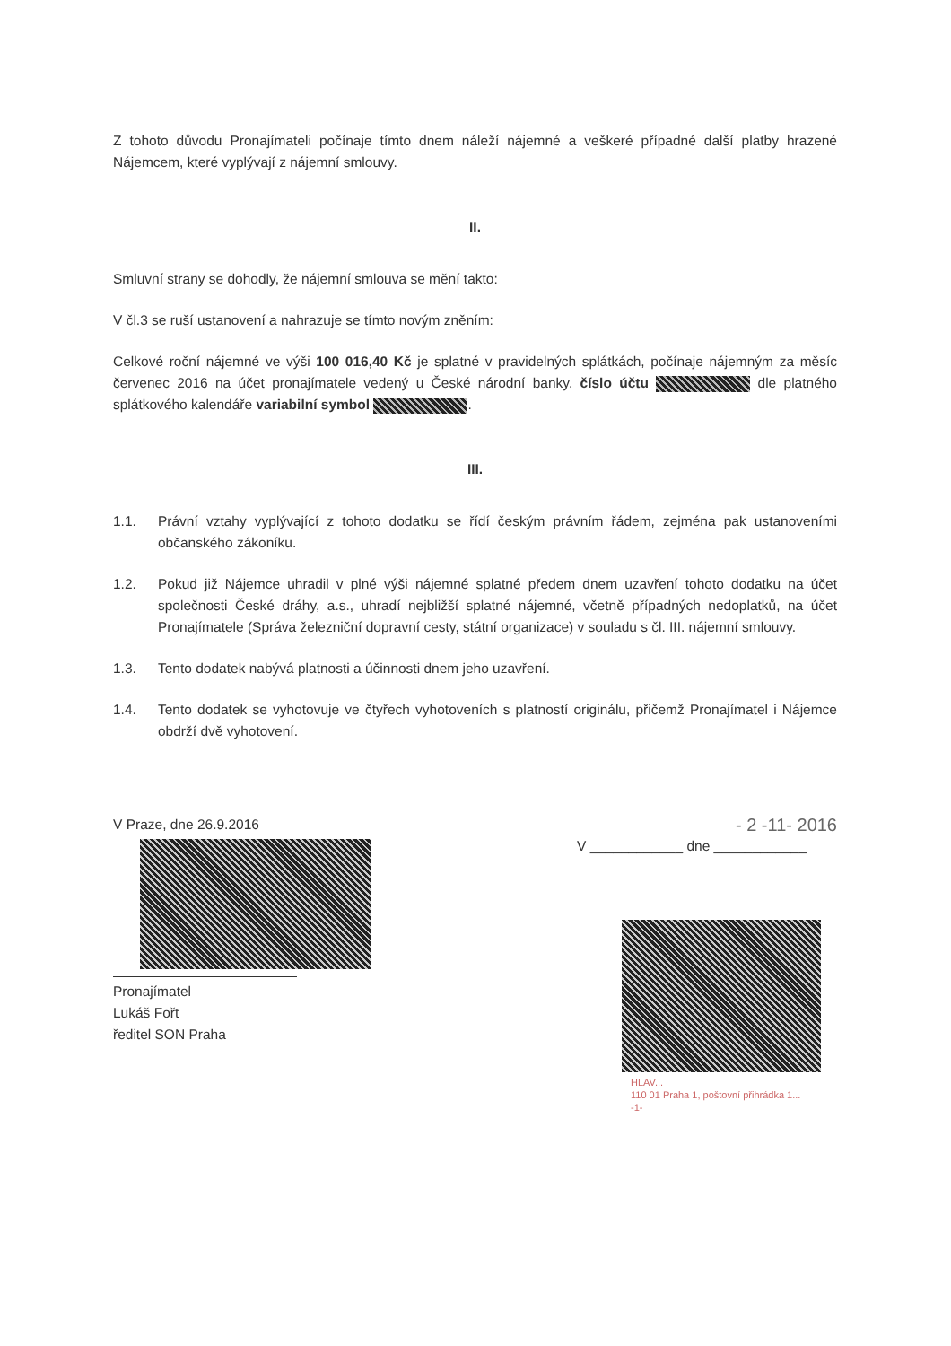Z tohoto důvodu Pronajímateli počínaje tímto dnem náleží nájemné a veškeré případné další platby hrazené Nájemcem, které vyplývají z nájemní smlouvy.
II.
Smluvní strany se dohodly, že nájemní smlouva se mění takto:
V čl.3 se ruší ustanovení a nahrazuje se tímto novým zněním:
Celkové roční nájemné ve výši 100 016,40 Kč je splatné v pravidelných splátkách, počínaje nájemným za měsíc červenec 2016 na účet pronajímatele vedený u České národní banky, číslo účtu dle platného splátkového kalendáře variabilní symbol .
III.
1.1. Právní vztahy vyplývající z tohoto dodatku se řídí českým právním řádem, zejména pak ustanoveními občanského zákoníku.
1.2. Pokud již Nájemce uhradil v plné výši nájemné splatné předem dnem uzavření tohoto dodatku na účet společnosti České dráhy, a.s., uhradí nejbližší splatné nájemné, včetně případných nedoplatků, na účet Pronajímatele (Správa železniční dopravní cesty, státní organizace) v souladu s čl. III. nájemní smlouvy.
1.3. Tento dodatek nabývá platnosti a účinnosti dnem jeho uzavření.
1.4. Tento dodatek se vyhotovuje ve čtyřech vyhotoveních s platností originálu, přičemž Pronajímatel i Nájemce obdrží dvě vyhotovení.
V Praze, dne 26.9.2016
Pronajímatel
Lukáš Fořt
ředitel SON Praha
- 2 -11- 2016
V ____________ dne ____________
HLAV...
110 01 Praha 1, poštovní přihrádka 1...
-1-